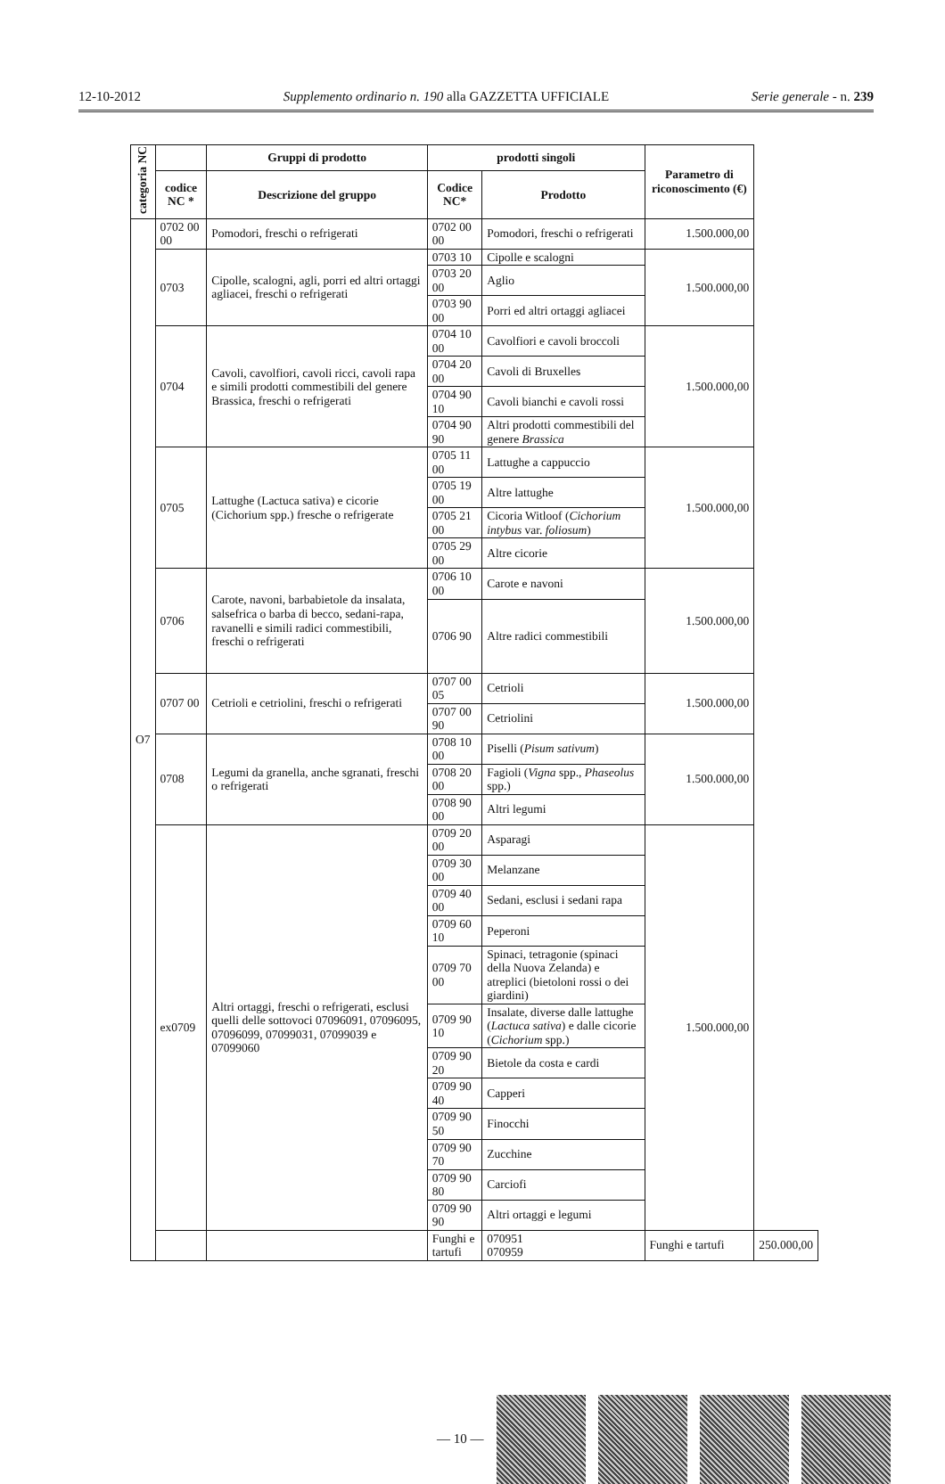12-10-2012 Supplemento ordinario n. 190 alla GAZZETTA UFFICIALE Serie generale - n. 239
| categoria NC | | Gruppi di prodotto | prodotti singoli | | Parametro di riconoscimento (€) | |
| --- | --- | --- | --- | --- | --- | --- |
| | codice NC * | Descrizione del gruppo | Codice NC* | Prodotto | | |
| O7 | 0702 00 00 | Pomodori, freschi o refrigerati | 0702 00 00 | Pomodori, freschi o refrigerati | 1.500.000,00 | |
| | 0703 | Cipolle, scalogni, agli, porri ed altri ortaggi agliacei, freschi o refrigerati | 0703 10 | Cipolle e scalogni | 1.500.000,00 | |
| | | | 0703 20 00 | Aglio | | |
| | | | 0703 90 00 | Porri ed altri ortaggi agliacei | | |
| | 0704 | Cavoli, cavolfiori, cavoli ricci, cavoli rapa e simili prodotti commestibili del genere Brassica, freschi o refrigerati | 0704 10 00 | Cavolfiori e cavoli broccoli | 1.500.000,00 | |
| | | | 0704 20 00 | Cavoli di Bruxelles | | |
| | | | 0704 90 10 | Cavoli bianchi e cavoli rossi | | |
| | | | 0704 90 90 | Altri prodotti commestibili del genere Brassica | | |
| | 0705 | Lattughe (Lactuca sativa) e cicorie (Cichorium spp.) fresche o refrigerate | 0705 11 00 | Lattughe a cappuccio | 1.500.000,00 | |
| | | | 0705 19 00 | Altre lattughe | | |
| | | | 0705 21 00 | Cicoria Witloof ( Cichorium intybus var. foliosum ) | | |
| | | | 0705 29 00 | Altre cicorie | | |
| | 0706 | Carote, navoni, barbabietole da insalata, salsefrica o barba di becco, sedani-rapa, ravanelli e simili radici commestibili, freschi o refrigerati | 0706 10 00 | Carote e navoni | 1.500.000,00 | |
| | | | 0706 90 | Altre radici commestibili | | |
| | 0707 00 | Cetrioli e cetriolini, freschi o refrigerati | 0707 00 05 | Cetrioli | 1.500.000,00 | |
| | | | 0707 00 90 | Cetriolini | | |
| | 0708 | Legumi da granella, anche sgranati, freschi o refrigerati | 0708 10 00 | Piselli ( Pisum sativum ) | 1.500.000,00 | |
| | | | 0708 20 00 | Fagioli ( Vigna spp., Phaseolus spp.) | | |
| | | | 0708 90 00 | Altri legumi | | |
| | ex0709 | Altri ortaggi, freschi o refrigerati, esclusi quelli delle sottovoci 07096091, 07096095, 07096099, 07099031, 07099039 e 07099060 | 0709 20 00 | Asparagi | 1.500.000,00 | |
| | | | 0709 30 00 | Melanzane | | |
| | | | 0709 40 00 | Sedani, esclusi i sedani rapa | | |
| | | | 0709 60 10 | Peperoni | | |
| | | | 0709 70 00 | Spinaci, tetragonie (spinaci della Nuova Zelanda) e atreplici (bietoloni rossi o dei giardini) | | |
| | | | 0709 90 10 | Insalate, diverse dalle lattughe ( Lactuca sativa ) e dalle cicorie ( Cichorium spp.) | | |
| | | | 0709 90 20 | Bietole da costa e cardi | | |
| | | | 0709 90 40 | Capperi | | |
| | | | 0709 90 50 | Finocchi | | |
| | | | 0709 90 70 | Zucchine | | |
| | | | 0709 90 80 | Carciofi | | |
| | | | 0709 90 90 | Altri ortaggi e legumi | | |
| | | | Funghi e tartufi | 070951 070959 | Funghi e tartufi | 250.000,00 |
— 10 —